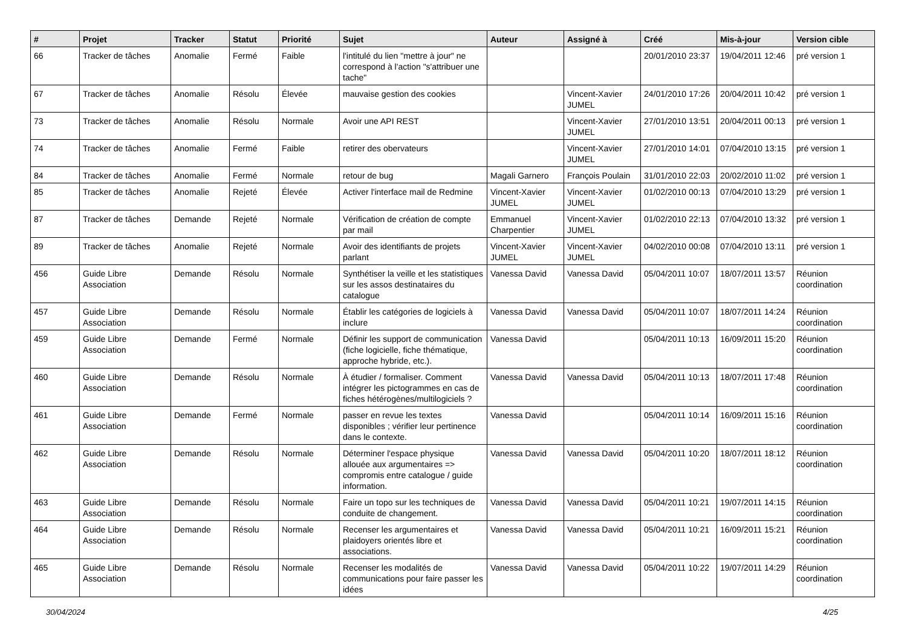| # | Projet | Tracker | Statut | Priorité | Sujet | Auteur | Assigné à | Créé | Mis-à-jour | Version cible |
| --- | --- | --- | --- | --- | --- | --- | --- | --- | --- | --- |
| 66 | Tracker de tâches | Anomalie | Fermé | Faible | l'intitulé du lien "mettre à jour" ne correspond à l'action "s'attribuer une tache" | | | 20/01/2010 23:37 | 19/04/2011 12:46 | pré version 1 |
| 67 | Tracker de tâches | Anomalie | Résolu | Élevée | mauvaise gestion des cookies | | Vincent-Xavier JUMEL | 24/01/2010 17:26 | 20/04/2011 10:42 | pré version 1 |
| 73 | Tracker de tâches | Anomalie | Résolu | Normale | Avoir une API REST | | Vincent-Xavier JUMEL | 27/01/2010 13:51 | 20/04/2011 00:13 | pré version 1 |
| 74 | Tracker de tâches | Anomalie | Fermé | Faible | retirer des obervateurs | | Vincent-Xavier JUMEL | 27/01/2010 14:01 | 07/04/2010 13:15 | pré version 1 |
| 84 | Tracker de tâches | Anomalie | Fermé | Normale | retour de bug | Magali Garnero | François Poulain | 31/01/2010 22:03 | 20/02/2010 11:02 | pré version 1 |
| 85 | Tracker de tâches | Anomalie | Rejeté | Élevée | Activer l'interface mail de Redmine | Vincent-Xavier JUMEL | Vincent-Xavier JUMEL | 01/02/2010 00:13 | 07/04/2010 13:29 | pré version 1 |
| 87 | Tracker de tâches | Demande | Rejeté | Normale | Vérification de création de compte par mail | Emmanuel Charpentier | Vincent-Xavier JUMEL | 01/02/2010 22:13 | 07/04/2010 13:32 | pré version 1 |
| 89 | Tracker de tâches | Anomalie | Rejeté | Normale | Avoir des identifiants de projets parlant | Vincent-Xavier JUMEL | Vincent-Xavier JUMEL | 04/02/2010 00:08 | 07/04/2010 13:11 | pré version 1 |
| 456 | Guide Libre Association | Demande | Résolu | Normale | Synthétiser la veille et les statistiques sur les assos destinataires du catalogue | Vanessa David | Vanessa David | 05/04/2011 10:07 | 18/07/2011 13:57 | Réunion coordination |
| 457 | Guide Libre Association | Demande | Résolu | Normale | Établir les catégories de logiciels à inclure | Vanessa David | Vanessa David | 05/04/2011 10:07 | 18/07/2011 14:24 | Réunion coordination |
| 459 | Guide Libre Association | Demande | Fermé | Normale | Définir les support de communication (fiche logicielle, fiche thématique, approche hybride, etc.). | Vanessa David | | 05/04/2011 10:13 | 16/09/2011 15:20 | Réunion coordination |
| 460 | Guide Libre Association | Demande | Résolu | Normale | À étudier / formaliser. Comment intégrer les pictogrammes en cas de fiches hétérogènes/multilogiciels ? | Vanessa David | Vanessa David | 05/04/2011 10:13 | 18/07/2011 17:48 | Réunion coordination |
| 461 | Guide Libre Association | Demande | Fermé | Normale | passer en revue les textes disponibles ; vérifier leur pertinence dans le contexte. | Vanessa David | | 05/04/2011 10:14 | 16/09/2011 15:16 | Réunion coordination |
| 462 | Guide Libre Association | Demande | Résolu | Normale | Déterminer l'espace physique allouée aux argumentaires => compromis entre catalogue / guide information. | Vanessa David | Vanessa David | 05/04/2011 10:20 | 18/07/2011 18:12 | Réunion coordination |
| 463 | Guide Libre Association | Demande | Résolu | Normale | Faire un topo sur les techniques de conduite de changement. | Vanessa David | Vanessa David | 05/04/2011 10:21 | 19/07/2011 14:15 | Réunion coordination |
| 464 | Guide Libre Association | Demande | Résolu | Normale | Recenser les argumentaires et plaidoyers orientés libre et associations. | Vanessa David | Vanessa David | 05/04/2011 10:21 | 16/09/2011 15:21 | Réunion coordination |
| 465 | Guide Libre Association | Demande | Résolu | Normale | Recenser les modalités de communications pour faire passer les idées | Vanessa David | Vanessa David | 05/04/2011 10:22 | 19/07/2011 14:29 | Réunion coordination |
30/04/2024 4/25